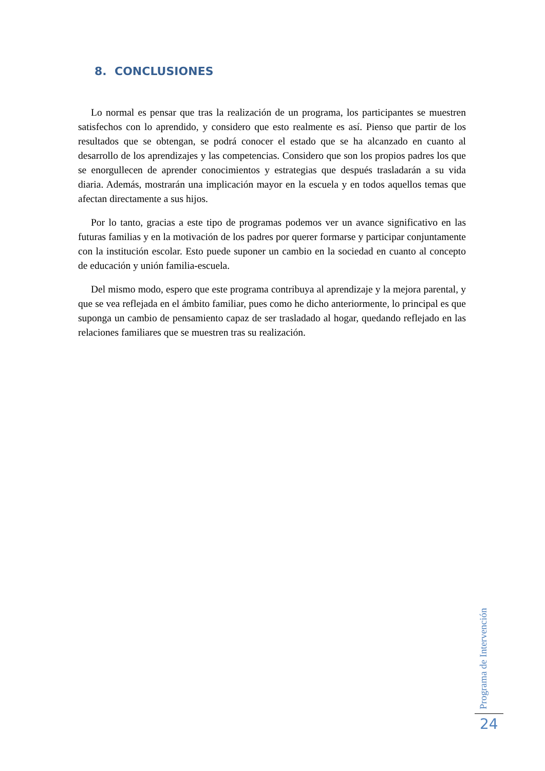8. CONCLUSIONES
Lo normal es pensar que tras la realización de un programa, los participantes se muestren satisfechos con lo aprendido, y considero que esto realmente es así. Pienso que partir de los resultados que se obtengan, se podrá conocer el estado que se ha alcanzado en cuanto al desarrollo de los aprendizajes y las competencias. Considero que son los propios padres los que se enorgullecen de aprender conocimientos y estrategias que después trasladarán a su vida diaria. Además, mostrarán una implicación mayor en la escuela y en todos aquellos temas que afectan directamente a sus hijos.
Por lo tanto, gracias a este tipo de programas podemos ver un avance significativo en las futuras familias y en la motivación de los padres por querer formarse y participar conjuntamente con la institución escolar. Esto puede suponer un cambio en la sociedad en cuanto al concepto de educación y unión familia-escuela.
Del mismo modo, espero que este programa contribuya al aprendizaje y la mejora parental, y que se vea reflejada en el ámbito familiar, pues como he dicho anteriormente, lo principal es que suponga un cambio de pensamiento capaz de ser trasladado al hogar, quedando reflejado en las relaciones familiares que se muestren tras su realización.
Programa de Intervención
24